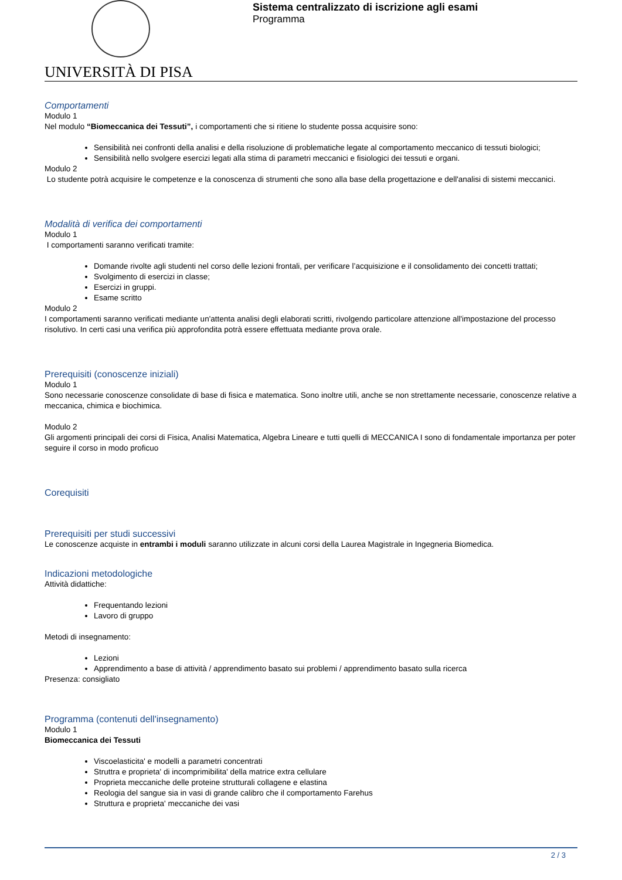UNIVERSITÀ DI PISA
Sistema centralizzato di iscrizione agli esami
Programma
Comportamenti
Modulo 1
Nel modulo “Biomeccanica dei Tessuti”, i comportamenti che si ritiene lo studente possa acquisire sono:
Sensibilità nei confronti della analisi e della risoluzione di problematiche legate al comportamento meccanico di tessuti biologici;
Sensibilità nello svolgere esercizi legati alla stima di parametri meccanici e fisiologici dei tessuti e organi.
Modulo 2
Lo studente potrà acquisire le competenze e la conoscenza di strumenti che sono alla base della progettazione e dell'analisi di sistemi meccanici.
Modalità di verifica dei comportamenti
Modulo 1
I comportamenti saranno verificati tramite:
Domande rivolte agli studenti nel corso delle lezioni frontali, per verificare l’acquisizione e il consolidamento dei concetti trattati;
Svolgimento di esercizi in classe;
Esercizi in gruppi.
Esame scritto
Modulo 2
I comportamenti saranno verificati mediante un'attenta analisi degli elaborati scritti, rivolgendo particolare attenzione all'impostazione del processo risolutivo. In certi casi una verifica più approfondita potrà essere effettuata mediante prova orale.
Prerequisiti (conoscenze iniziali)
Modulo 1
Sono necessarie conoscenze consolidate di base di fisica e matematica. Sono inoltre utili, anche se non strettamente necessarie, conoscenze relative a meccanica, chimica e biochimica.
Modulo 2
Gli argomenti principali dei corsi di Fisica, Analisi Matematica, Algebra Lineare e tutti quelli di MECCANICA I sono di fondamentale importanza per poter seguire il corso in modo proficuo
Corequisiti
Prerequisiti per studi successivi
Le conoscenze acquiste in entrambi i moduli saranno utilizzate in alcuni corsi della Laurea Magistrale in Ingegneria Biomedica.
Indicazioni metodologiche
Attività didattiche:
Frequentando lezioni
Lavoro di gruppo
Metodi di insegnamento:
Lezioni
Apprendimento a base di attività / apprendimento basato sui problemi / apprendimento basato sulla ricerca
Presenza: consigliato
Programma (contenuti dell'insegnamento)
Modulo 1
Biomeccanica dei Tessuti
Viscoelasticita' e modelli a parametri concentrati
Struttra e proprieta' di incomprimibilita' della matrice extra cellulare
Proprieta meccaniche delle proteine strutturali collagene e elastina
Reologia del sangue sia in vasi di grande calibro che il comportamento Farehus
Struttura e proprieta' meccaniche dei vasi
2 / 3